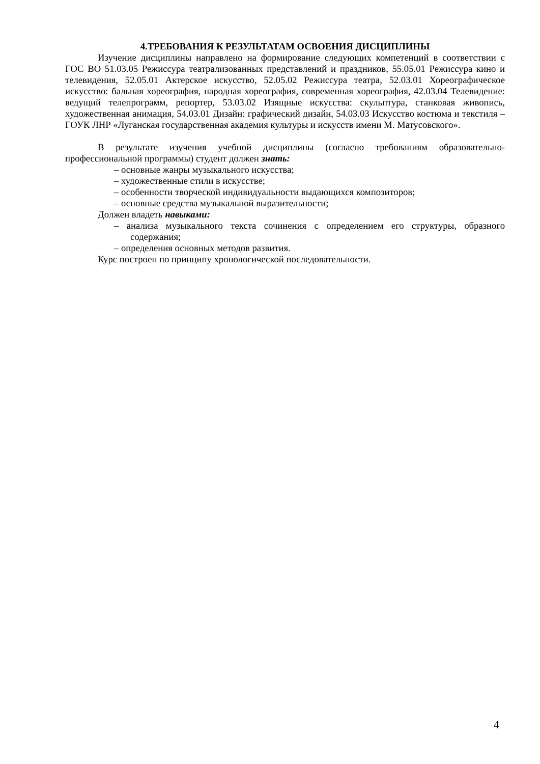4.ТРЕБОВАНИЯ К РЕЗУЛЬТАТАМ ОСВОЕНИЯ ДИСЦИПЛИНЫ
Изучение дисциплины направлено на формирование следующих компетенций в соответствии с ГОС ВО 51.03.05 Режиссура театрализованных представлений и праздников, 55.05.01 Режиссура кино и телевидения, 52.05.01 Актерское искусство, 52.05.02 Режиссура театра, 52.03.01 Хореографическое искусство: бальная хореография, народная хореография, современная хореография, 42.03.04 Телевидение: ведущий телепрограмм, репортер, 53.03.02 Изящные искусства: скульптура, станковая живопись, художественная анимация, 54.03.01 Дизайн: графический дизайн, 54.03.03 Искусство костюма и текстиля – ГОУК ЛНР «Луганская государственная академия культуры и искусств имени М. Матусовского».
В результате изучения учебной дисциплины (согласно требованиям образовательно-профессиональной программы) студент должен знать:
– основные жанры музыкального искусства;
– художественные стили в искусстве;
– особенности творческой индивидуальности выдающихся композиторов;
– основные средства музыкальной выразительности;
Должен владеть навыками:
– анализа музыкального текста сочинения с определением его структуры, образного содержания;
– определения основных методов развития.
Курс построен по принципу хронологической последовательности.
4